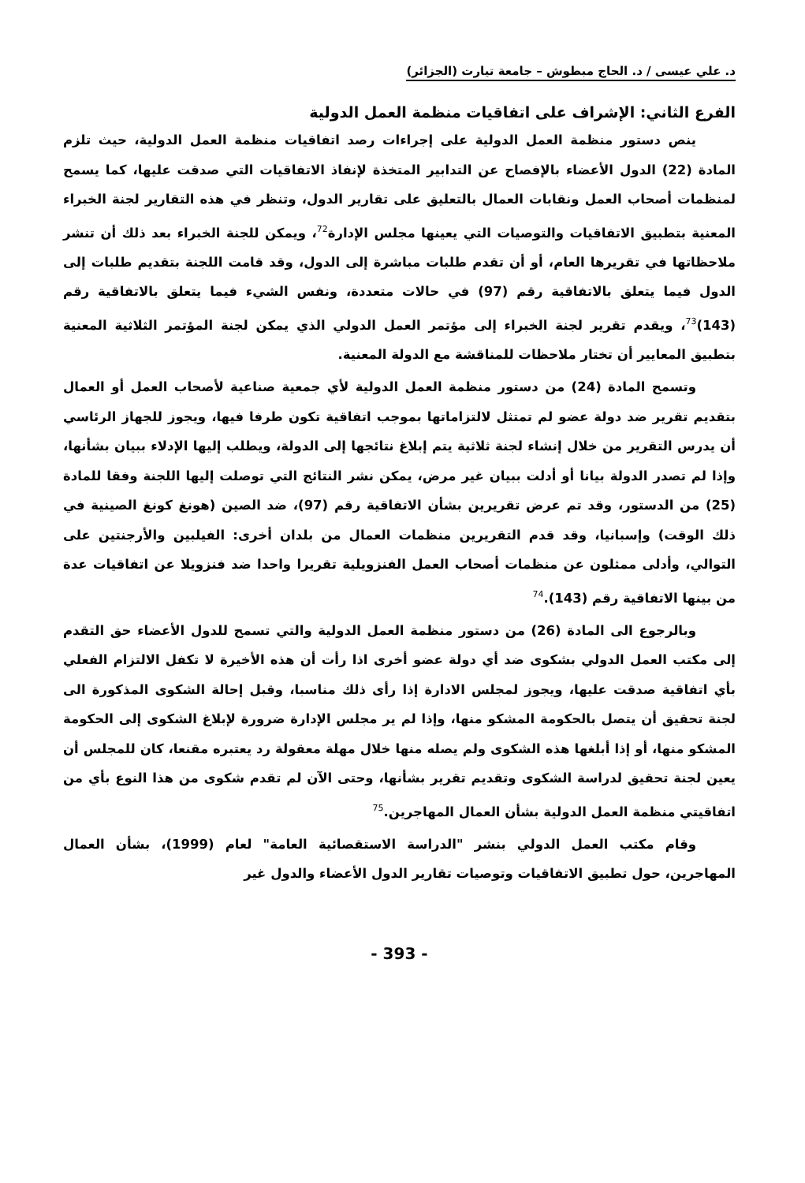د. علي عيسى / د. الحاج مبطوش – جامعة تيارت (الجزائر)
الفرع الثاني: الإشراف على اتفاقيات منظمة العمل الدولية
ينص دستور منظمة العمل الدولية على إجراءات رصد اتفاقيات منظمة العمل الدولية، حيث تلزم المادة (22) الدول الأعضاء بالإفصاح عن التدابير المتخذة لإنفاذ الاتفاقيات التي صدقت عليها، كما يسمح لمنظمات أصحاب العمل ونقابات العمال بالتعليق على تقارير الدول، وتنظر في هذه التقارير لجنة الخبراء المعنية بتطبيق الاتفاقيات والتوصيات التي يعينها مجلس الإدارة<sup>72</sup>، ويمكن للجنة الخبراء بعد ذلك أن تنشر ملاحظاتها في تقريرها العام، أو أن تقدم طلبات مباشرة إلى الدول، وقد قامت اللجنة بتقديم طلبات إلى الدول فيما يتعلق بالاتفاقية رقم (97) في حالات متعددة، ونفس الشيء فيما يتعلق بالاتفاقية رقم (143)<sup>73</sup>، ويقدم تقرير لجنة الخبراء إلى مؤتمر العمل الدولي الذي يمكن لجنة المؤتمر الثلاثية المعنية بتطبيق المعايير أن تختار ملاحظات للمناقشة مع الدولة المعنية.
وتسمح المادة (24) من دستور منظمة العمل الدولية لأي جمعية صناعية لأصحاب العمل أو العمال بتقديم تقرير ضد دولة عضو لم تمتثل لالتزاماتها بموجب اتفاقية تكون طرفا فيها، ويجوز للجهاز الرئاسي أن يدرس التقرير من خلال إنشاء لجنة ثلاثية يتم إبلاغ نتائجها إلى الدولة، ويطلب إليها الإدلاء ببيان بشأنها، وإذا لم تصدر الدولة بيانا أو أدلت ببيان غير مرض، يمكن نشر النتائج التي توصلت إليها اللجنة وفقا للمادة (25) من الدستور، وقد تم عرض تقريرين بشأن الاتفاقية رقم (97)، ضد الصين (هونغ كونغ الصينية في ذلك الوقت) وإسبانيا، وقد قدم التقريرين منظمات العمال من بلدان أخرى: الفيلبين والأرجنتين على التوالي، وأدلى ممثلون عن منظمات أصحاب العمل الفنزويلية تقريرا واحدا ضد فنزويلا عن اتفاقيات عدة من بينها الاتفاقية رقم (143).<sup>74</sup>
وبالرجوع الى المادة (26) من دستور منظمة العمل الدولية والتي تسمح للدول الأعضاء حق التقدم إلى مكتب العمل الدولي بشكوى ضد أي دولة عضو أخرى اذا رأت أن هذه الأخيرة لا تكفل الالتزام الفعلي بأي اتفاقية صدقت عليها، ويجوز لمجلس الادارة إذا رأى ذلك مناسبا، وقبل إحالة الشكوى المذكورة الى لجنة تحقيق أن يتصل بالحكومة المشكو منها، وإذا لم ير مجلس الإدارة ضرورة لإبلاغ الشكوى إلى الحكومة المشكو منها، أو إذا أبلغها هذه الشكوى ولم يصله منها خلال مهلة معقولة رد يعتبره مقنعا، كان للمجلس أن يعين لجنة تحقيق لدراسة الشكوى وتقديم تقرير بشأنها، وحتى الآن لم تقدم شكوى من هذا النوع بأي من اتفاقيتي منظمة العمل الدولية بشأن العمال المهاجرين.<sup>75</sup>
وقام مكتب العمل الدولي بنشر "الدراسة الاستقصائية العامة" لعام (1999)، بشأن العمال المهاجرين، حول تطبيق الاتفاقيات وتوصيات تقارير الدول الأعضاء والدول غير
- 393 -